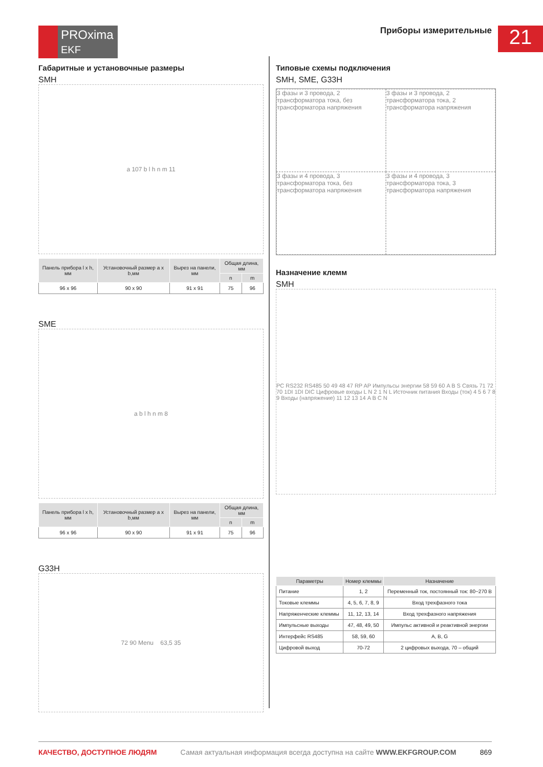PROxima
EKF
Приборы измерительные 21
Габаритные и установочные размеры
SMH
a 107 b l h n m 11
| Панель прибора l x h, мм | Установочный размер a x b,мм | Вырез на панели, мм | Общая длина, мм | |
| --- | --- | --- | --- | --- |
| | | | n | m |
| 96 x 96 | 90 x 90 | 91 x 91 | 75 | 96 |
SME
a b l h n m 8
| Панель прибора l x h, мм | Установочный размер a x b,мм | Вырез на панели, мм | Общая длина, мм | |
| --- | --- | --- | --- | --- |
| | | | n | m |
| 96 x 96 | 90 x 90 | 91 x 91 | 75 | 96 |
G33H
72 90 Menu 63,5 35
Типовые схемы подключения
SMH, SME, G33H
3 фазы и 3 провода, 2 трансформатора тока, без трансформатора напряжения
3 фазы и 3 провода, 2 трансформатора тока, 2 трансформатора напряжения
3 фазы и 4 провода, 3 трансформатора тока, без трансформатора напряжения
3 фазы и 4 провода, 3 трансформатора тока, 3 трансформатора напряжения
Назначение клемм
SMH
PC RS232 RS485 50 49 48 47 RP AP Импульсы энергии 58 59 60 A B S Связь 71 72 70 1DI 1DI DIC Цифровые входы L N 2 1 N L Источник питания Входы (ток) 4 5 6 7 8 9 Входы (напряжение) 11 12 13 14 A B C N
| Параметры | Номер клеммы | Назначение |
| --- | --- | --- |
| Питание | 1, 2 | Переменный ток, постоянный ток: 80~270 В |
| Токовые клеммы | 4, 5, 6, 7, 8, 9 | Вход трехфазного тока |
| Напряженческие клеммы | 11, 12, 13, 14 | Вход трехфазного напряжения |
| Импульсные выходы | 47, 48, 49, 50 | Импульс активной и реактивной энергии |
| Интерфейс RS485 | 58, 59, 60 | A, B, G |
| Цифровой выход | 70-72 | 2 цифровых выхода, 70 – общий |
КАЧЕСТВО, ДОСТУПНОЕ ЛЮДЯМ Самая актуальная информация всегда доступна на сайте WWW.EKFGROUP.COM 869